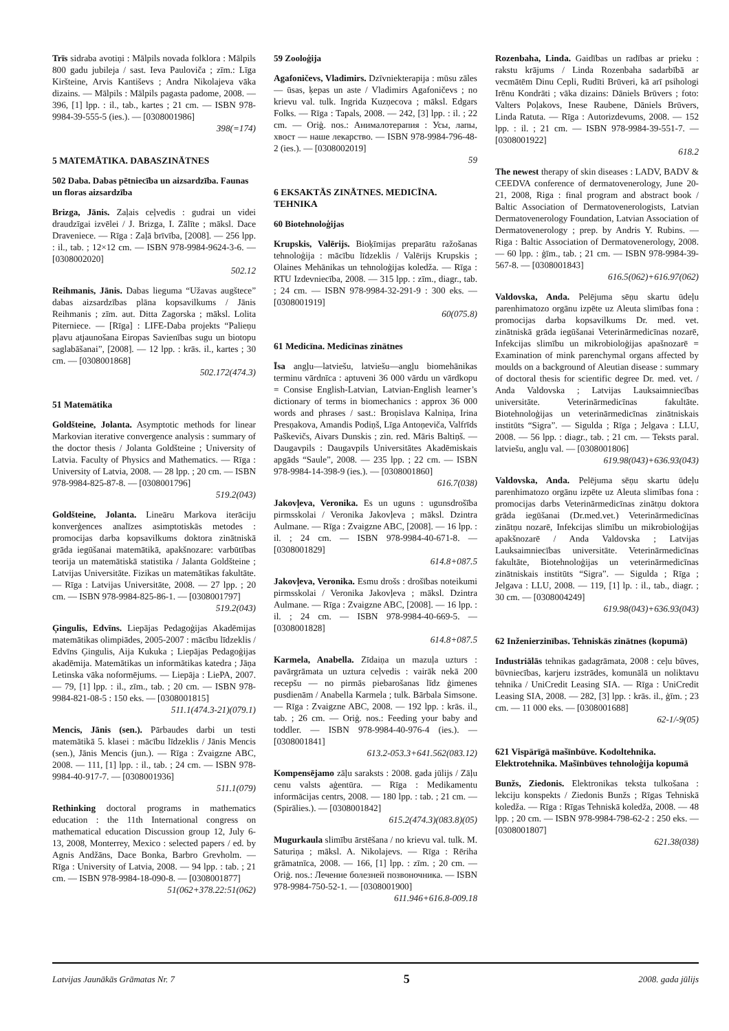Trīs sidraba avotiņi : Mālpils novada folklora : Mālpils 800 gadu jubileja / sast. Ieva Pauloviča ; zīm.: Līga Kiršteine, Arvis Kantiševs ; Andra Nikolajeva vāka dizains. — Mālpils : Mālpils pagasta padome, 2008. — 396, [1] lpp. : il., tab., kartes ; 21 cm. — ISBN 978-9984-39-555-5 (ies.). — [0308001986]
398(=174)
5 MATEMĀTIKA. DABASZINĀTNES
502 Daba. Dabas pētniecība un aizsardzība. Faunas un floras aizsardzība
Brizga, Jānis. Zaļais ceļvedis : gudrai un videi draudzīgai izvēlei / J. Brizga, I. Zālīte ; māksl. Dace Draveniece. — Rīga : Zaļā brīvība, [2008]. — 256 lpp. : il., tab. ; 12×12 cm. — ISBN 978-9984-9624-3-6. — [0308002020]
502.12
Reihmanis, Jānis. Dabas lieguma “Užavas augštece” dabas aizsardzības plāna kopsavilkums / Jānis Reihmanis ; zīm. aut. Ditta Zagorska ; māksl. Lolita Piterniece. — [Rīga] : LIFE-Daba projekts “Palieņu pļavu atjaunošana Eiropas Savienības sugu un biotopu saglabāšanai”, [2008]. — 12 lpp. : krās. il., kartes ; 30 cm. — [0308001868]
502.172(474.3)
51 Matemātika
Goldšteine, Jolanta. Asymptotic methods for linear Markovian iterative convergence analysis : summary of the doctor thesis / Jolanta Goldšteine ; University of Latvia. Faculty of Physics and Mathematics. — Rīga : University of Latvia, 2008. — 28 lpp. ; 20 cm. — ISBN 978-9984-825-87-8. — [0308001796]
519.2(043)
Goldšteine, Jolanta. Lineāru Markova iterāciju konverģences analīzes asimptotiskās metodes : promocijas darba kopsavilkums doktora zinātniskā grāda iegūšanai matemātikā, apakšnozare: varbūtības teorija un matemātiskā statistika / Jalanta Goldšteine ; Latvijas Universitāte. Fizikas un matemātikas fakultāte. — Rīga : Latvijas Universitāte, 2008. — 27 lpp. ; 20 cm. — ISBN 978-9984-825-86-1. — [0308001797]
519.2(043)
Ģingulis, Edvīns. Liepājas Pedagoģijas Akadēmijas matemātikas olimpiādes, 2005-2007 : mācību līdzeklis / Edvīns Ģingulis, Aija Kukuka ; Liepājas Pedagoģijas akadēmija. Matemātikas un informātikas katedra ; Jāņa Letinska vāka noformējums. — Liepāja : LiePA, 2007. — 79, [1] lpp. : il., zīm., tab. ; 20 cm. — ISBN 978-9984-821-08-5 : 150 eks. — [0308001815]
511.1(474.3-21)(079.1)
Mencis, Jānis (sen.). Pārbaudes darbi un testi matemātikā 5. klasei : mācību līdzeklis / Jānis Mencis (sen.), Jānis Mencis (jun.). — Rīga : Zvaigzne ABC, 2008. — 111, [1] lpp. : il., tab. ; 24 cm. — ISBN 978-9984-40-917-7. — [0308001936]
511.1(079)
Rethinking doctoral programs in mathematics education : the 11th International congress on mathematical education Discussion group 12, July 6-13, 2008, Monterrey, Mexico : selected papers / ed. by Agnis Andžāns, Dace Bonka, Barbro Grevholm. — Rīga : University of Latvia, 2008. — 94 lpp. : tab. ; 21 cm. — ISBN 978-9984-18-090-8. — [0308001877]
51(062+378.22:51(062)
59 Zooloģija
Agafoničevs, Vladimirs. Dzīvniekterapija : mūsu zāles — ūsas, ķepas un aste / Vladimirs Agafoničevs ; no krievu val. tulk. Ingrida Kuzņecova ; māksl. Edgars Folks. — Rīga : Tapals, 2008. — 242, [3] lpp. : il. ; 22 cm. — Oriģ. nos.: Анималотерапия : Усы, лапы, хвост — наше лекарство. — ISBN 978-9984-796-48-2 (ies.). — [0308002019]
59
6 EKSAKTĀS ZINĀTNES. MEDICĪNA. TEHNIKA
60 Biotehnoloģijas
Krupskis, Valērijs. Bioķīmijas preparātu ražošanas tehnoloģija : mācību līdzeklis / Valērijs Krupskis ; Olaines Mehānikas un tehnoloģijas koledža. — Rīga : RTU Izdevniecība, 2008. — 315 lpp. : zīm., diagr., tab. ; 24 cm. — ISBN 978-9984-32-291-9 : 300 eks. — [0308001919]
60(075.8)
61 Medicīna. Medicīnas zinātnes
Īsa angļu—latviešu, latviešu—angļu biomehānikas terminu vārdnīca : aptuveni 36 000 vārdu un vārdkopu = Consise English-Latvian, Latvian-English learner’s dictionary of terms in biomechanics : approx 36 000 words and phrases / sast.: Broņislava Kalniņa, Irina Presņakova, Amandis Podiņš, Līga Antoņeviča, Valfrīds Paškevičs, Aivars Dunskis ; zin. red. Māris Baltiņš. — Daugavpils : Daugavpils Universitātes Akadēmiskais apgāds “Saule”, 2008. — 235 lpp. ; 22 cm. — ISBN 978-9984-14-398-9 (ies.). — [0308001860]
616.7(038)
Jakovļeva, Veronika. Es un uguns : ugunsdrošība pirmsskolai / Veronika Jakovļeva ; māksl. Dzintra Aulmane. — Rīga : Zvaigzne ABC, [2008]. — 16 lpp. : il. ; 24 cm. — ISBN 978-9984-40-671-8. — [0308001829]
614.8+087.5
Jakovļeva, Veronika. Esmu drošs : drošības noteikumi pirmsskolai / Veronika Jakovļeva ; māksl. Dzintra Aulmane. — Rīga : Zvaigzne ABC, [2008]. — 16 lpp. : il. ; 24 cm. — ISBN 978-9984-40-669-5. — [0308001828]
614.8+087.5
Karmela, Anabella. Zīdaiņa un mazuļa uzturs : pavārgrāmata un uztura ceļvedis : vairāk nekā 200 recepšu — no pirmās piebarošanas līdz ģimenes pusdienām / Anabella Karmela ; tulk. Bārbala Simsone. — Rīga : Zvaigzne ABC, 2008. — 192 lpp. : krās. il., tab. ; 26 cm. — Oriģ. nos.: Feeding your baby and toddler. — ISBN 978-9984-40-976-4 (ies.). — [0308001841]
613.2-053.3+641.562(083.12)
Kompensējamo zāļu saraksts : 2008. gada jūlijs / Zāļu cenu valsts aģentūra. — Rīga : Medikamentu informācijas centrs, 2008. — 180 lpp. : tab. ; 21 cm. — (Spirālies.). — [0308001842]
615.2(474.3)(083.8)(05)
Mugurkaula slimību ārstēšana / no krievu val. tulk. M. Saturiņa ; māksl. A. Nikolajevs. — Rīga : Rēriha grāmatnīca, 2008. — 166, [1] lpp. : zīm. ; 20 cm. — Oriģ. nos.: Лечение болезней позвоночника. — ISBN 978-9984-750-52-1. — [0308001900]
611.946+616.8-009.18
Rozenbaha, Linda. Gaidības un radības ar prieku : rakstu krājums / Linda Rozenbaha sadarbībā ar vecmātēm Dinu Cepli, Rudīti Brūveri, kā arī psihologi Irēnu Kondrāti ; vāka dizains: Dāniels Brūvers ; foto: Valters Poļakovs, Inese Raubene, Dāniels Brūvers, Linda Ratuta. — Rīga : Autorizdevums, 2008. — 152 lpp. : il. ; 21 cm. — ISBN 978-9984-39-551-7. — [0308001922]
618.2
The newest therapy of skin diseases : LADV, BADV & CEEDVA conference of dermatovenerology, June 20-21, 2008, Riga : final program and abstract book / Baltic Association of Dermatovenerologists, Latvian Dermatovenerology Foundation, Latvian Association of Dermatovenerology ; prep. by Andris Y. Rubins. — Riga : Baltic Association of Dermatovenerology, 2008. — 60 lpp. : ģīm., tab. ; 21 cm. — ISBN 978-9984-39-567-8. — [0308001843]
616.5(062)+616.97(062)
Valdovska, Anda. Pelējuma sēņu skartu ūdeļu parenhimatozo orgānu izpēte uz Aleuta slimības fona : promocijas darba kopsavilkums Dr. med. vet. zinātniskā grāda iegūšanai Veterinārmedicīnas nozarē, Infekcijas slimību un mikrobioloģijas apašnozarē = Examination of mink parenchymal organs affected by moulds on a background of Aleutian disease : summary of doctoral thesis for scientific degree Dr. med. vet. / Anda Valdovska ; Latvijas Lauksaimniecības universitāte. Veterinārmedicīnas fakultāte. Biotehnoloģijas un veterinārmedicīnas zinātniskais institūts “Sigra”. — Sigulda ; Rīga ; Jelgava : LLU, 2008. — 56 lpp. : diagr., tab. ; 21 cm. — Teksts paral. latviešu, angļu val. — [0308001806]
619.98(043)+636.93(043)
Valdovska, Anda. Pelējuma sēņu skartu ūdeļu parenhimatozo orgānu izpēte uz Aleuta slimības fona : promocijas darbs Veterinārmedicīnas zinātņu doktora grāda iegūšanai (Dr.med.vet.) Veterinārmedicīnas zinātņu nozarē, Infekcijas slimību un mikrobioloģijas apakšnozarē / Anda Valdovska ; Latvijas Lauksaimniecības universitāte. Veterinārmedicīnas fakultāte, Biotehnoloģijas un veterinārmedicīnas zinātniskais institūts “Sigra”. — Sigulda ; Rīga ; Jelgava : LLU, 2008. — 119, [1] lp. : il., tab., diagr. ; 30 cm. — [0308004249]
619.98(043)+636.93(043)
62 Inženierzinības. Tehniskās zinātnes (kopumā)
Industriālās tehnikas gadagrāmata, 2008 : ceļu būves, būvniecības, karjeru izstrādes, komunālā un noliktavu tehnika / UniCredit Leasing SIA. — Rīga : UniCredit Leasing SIA, 2008. — 282, [3] lpp. : krās. il., ģīm. ; 23 cm. — 11 000 eks. — [0308001688]
62-1/-9(05)
621 Vispārīgā mašīnbūve. Kodoltehnika. Elektrotehnika. Mašīnbūves tehnoloģija kopumā
Bunžs, Ziedonis. Elektronikas teksta tulkošana : lekciju konspekts / Ziedonis Bunžs ; Rīgas Tehniskā koledža. — Rīga : Rīgas Tehniskā koledža, 2008. — 48 lpp. ; 20 cm. — ISBN 978-9984-798-62-2 : 250 eks. — [0308001807]
621.38(038)
Latvijas Jaunākās Grāmatas Nr. 7 5 2008. gada jūlijs